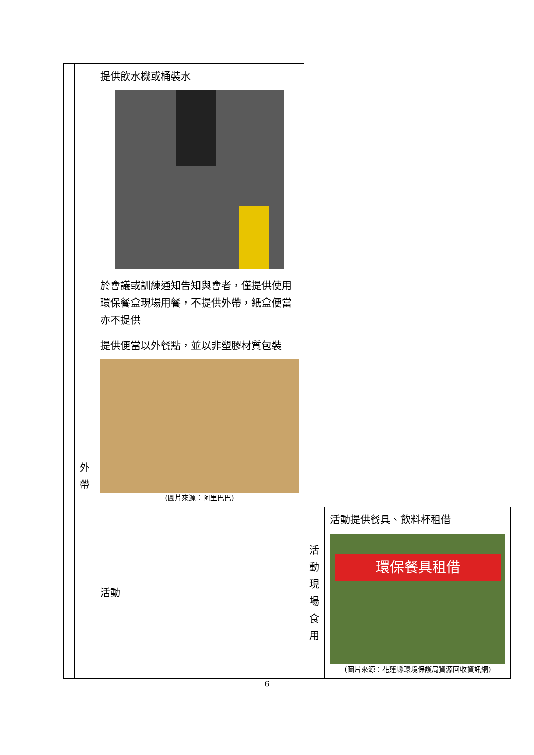| | | 提供飲水機或桶裝水 | | |
| | 外帶 | 於會議或訓練通知告知與會者，僅提供使用環保餐盒現場用餐，不提供外帶，紙盒便當亦不提供 | | |
| | | 提供便當以外餐點，並以非塑膠材質包裝 (圖片來源：阿里巴巴) | | |
| | | 活動 | 活 動 現 場 食用 | 活動提供餐具、飲料杯租借 環保餐具租借 (圖片來源：花蓮縣環境保護局資源回收資訊網) |
6